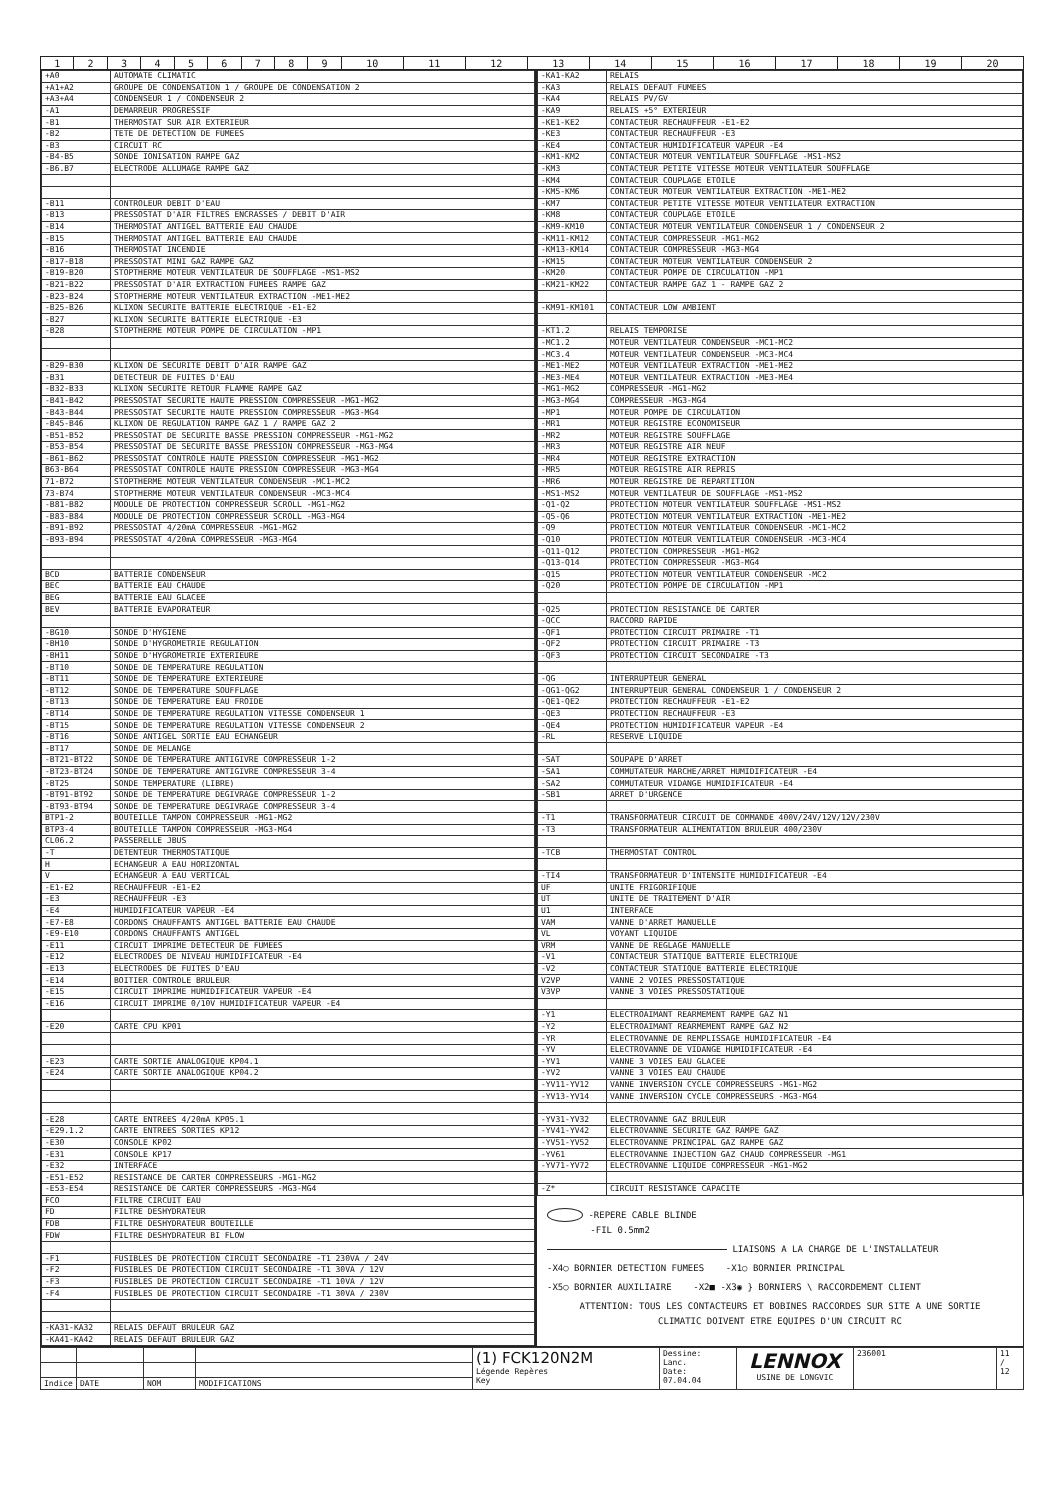| 1 | 2 | 3 | 4 | 5 | 6 | 7 | 8 | 9 | 10 | 11 | 12 | 13 | 14 | 15 | 16 | 17 | 18 | 19 | 20 |
| +A0 | AUTOMATE CLIMATIC |
| +A1+A2 | GROUPE DE CONDENSATION 1 / GROUPE DE CONDENSATION 2 |
| +A3+A4 | CONDENSEUR 1 / CONDENSEUR 2 |
| -A1 | DEMARREUR PROGRESSIF |
| -B1 | THERMOSTAT SUR AIR EXTERIEUR |
| -B2 | TETE DE DETECTION DE FUMEES |
| -B3 | CIRCUIT RC |
| -B4-B5 | SONDE IONISATION RAMPE GAZ |
| -B6.B7 | ELECTRODE ALLUMAGE RAMPE GAZ |
| -B11 | CONTROLEUR DEBIT D'EAU |
| -B13 | PRESSOSTAT D'AIR FILTRES ENCRASSES / DEBIT D'AIR |
| -B14 | THERMOSTAT ANTIGEL BATTERIE EAU CHAUDE |
| -B15 | THERMOSTAT ANTIGEL BATTERIE EAU CHAUDE |
| -B16 | THERMOSTAT INCENDIE |
| -B17-B18 | PRESSOSTAT MINI GAZ RAMPE GAZ |
| -B19-B20 | STOPTHERME MOTEUR VENTILATEUR DE SOUFFLAGE -MS1-MS2 |
| -B21-B22 | PRESSOSTAT D'AIR EXTRACTION FUMEES RAMPE GAZ |
| -B23-B24 | STOPTHERME MOTEUR VENTILATEUR EXTRACTION -ME1-ME2 |
| -B25-B26 | KLIXON SECURITE BATTERIE ELECTRIQUE -E1-E2 |
| -B27 | KLIXON SECURITE BATTERIE ELECTRIQUE -E3 |
| -B28 | STOPTHERME MOTEUR POMPE DE CIRCULATION -MP1 |
| -B29-B30 | KLIXON DE SECURITE DEBIT D'AIR RAMPE GAZ |
| -B31 | DETECTEUR DE FUITES D'EAU |
| -B32-B33 | KLIXON SECURITE RETOUR FLAMME RAMPE GAZ |
| -B41-B42 | PRESSOSTAT SECURITE HAUTE PRESSION COMPRESSEUR -MG1-MG2 |
| -B43-B44 | PRESSOSTAT SECURITE HAUTE PRESSION COMPRESSEUR -MG3-MG4 |
| -B45-B46 | KLIXON DE REGULATION RAMPE GAZ 1 / RAMPE GAZ 2 |
| -B51-B52 | PRESSOSTAT DE SECURITE BASSE PRESSION COMPRESSEUR -MG1-MG2 |
| -B53-B54 | PRESSOSTAT DE SECURITE BASSE PRESSION COMPRESSEUR -MG3-MG4 |
| -B61-B62 | PRESSOSTAT CONTROLE HAUTE PRESSION COMPRESSEUR -MG1-MG2 |
| B63-B64 | PRESSOSTAT CONTROLE HAUTE PRESSION COMPRESSEUR -MG3-MG4 |
| 71-B72 | STOPTHERME MOTEUR VENTILATEUR CONDENSEUR -MC1-MC2 |
| 73-B74 | STOPTHERME MOTEUR VENTILATEUR CONDENSEUR -MC3-MC4 |
| -B81-B82 | MODULE DE PROTECTION COMPRESSEUR SCROLL -MG1-MG2 |
| -B83-B84 | MODULE DE PROTECTION COMPRESSEUR SCROLL -MG3-MG4 |
| -B91-B92 | PRESSOSTAT 4/20mA COMPRESSEUR -MG1-MG2 |
| -B93-B94 | PRESSOSTAT 4/20mA COMPRESSEUR -MG3-MG4 |
| BCD | BATTERIE CONDENSEUR |
| BEC | BATTERIE EAU CHAUDE |
| BEG | BATTERIE EAU GLACEE |
| BEV | BATTERIE EVAPORATEUR |
| -BG10 | SONDE D'HYGIENE |
| -BH10 | SONDE D'HYGROMETRIE REGULATION |
| -BH11 | SONDE D'HYGROMETRIE EXTERIEURE |
| -BT10 | SONDE DE TEMPERATURE REGULATION |
| -BT11 | SONDE DE TEMPERATURE EXTERIEURE |
| -BT12 | SONDE DE TEMPERATURE SOUFFLAGE |
| -BT13 | SONDE DE TEMPERATURE EAU FROIDE |
| -BT14 | SONDE DE TEMPERATURE REGULATION VITESSE CONDENSEUR 1 |
| -BT15 | SONDE DE TEMPERATURE REGULATION VITESSE CONDENSEUR 2 |
| -BT16 | SONDE ANTIGEL SORTIE EAU ECHANGEUR |
| -BT17 | SONDE DE MELANGE |
| -BT21-BT22 | SONDE DE TEMPERATURE ANTIGIVRE COMPRESSEUR 1-2 |
| -BT23-BT24 | SONDE DE TEMPERATURE ANTIGIVRE COMPRESSEUR 3-4 |
| -BT25 | SONDE TEMPERATURE (LIBRE) |
| -BT91-BT92 | SONDE DE TEMPERATURE DEGIVRAGE COMPRESSEUR 1-2 |
| -BT93-BT94 | SONDE DE TEMPERATURE DEGIVRAGE COMPRESSEUR 3-4 |
| BTP1-2 | BOUTEILLE TAMPON COMPRESSEUR -MG1-MG2 |
| BTP3-4 | BOUTEILLE TAMPON COMPRESSEUR -MG3-MG4 |
| CL06.2 | PASSERELLE JBUS |
| -T | DETENTEUR THERMOSTATIQUE |
| H | ECHANGEUR A EAU HORIZONTAL |
| V | ECHANGEUR A EAU VERTICAL |
| -E1-E2 | RECHAUFFEUR -E1-E2 |
| -E3 | RECHAUFFEUR -E3 |
| -E4 | HUMIDIFICATEUR VAPEUR -E4 |
| -E7-E8 | CORDONS CHAUFFANTS ANTIGEL BATTERIE EAU CHAUDE |
| -E9-E10 | CORDONS CHAUFFANTS ANTIGEL |
| -E11 | CIRCUIT IMPRIME DETECTEUR DE FUMEES |
| -E12 | ELECTRODES DE NIVEAU HUMIDIFICATEUR -E4 |
| -E13 | ELECTRODES DE FUITES D'EAU |
| -E14 | BOITIER CONTROLE BRULEUR |
| -E15 | CIRCUIT IMPRIME HUMIDIFICATEUR VAPEUR -E4 |
| -E16 | CIRCUIT IMPRIME 0/10V HUMIDIFICATEUR VAPEUR -E4 |
| -E20 | CARTE CPU KP01 |
| -E23 | CARTE SORTIE ANALOGIQUE KP04.1 |
| -E24 | CARTE SORTIE ANALOGIQUE KP04.2 |
| -E28 | CARTE ENTREES 4/20mA KP05.1 |
| -E29.1.2 | CARTE ENTREES SORTIES KP12 |
| -E30 | CONSOLE KP02 |
| -E31 | CONSOLE KP17 |
| -E32 | INTERFACE |
| -E51-E52 | RESISTANCE DE CARTER COMPRESSEURS -MG1-MG2 |
| -E53-E54 | RESISTANCE DE CARTER COMPRESSEURS -MG3-MG4 |
| FCO | FILTRE CIRCUIT EAU |
| FD | FILTRE DESHYDRATEUR |
| FDB | FILTRE DESHYDRATEUR BOUTEILLE |
| FDW | FILTRE DESHYDRATEUR BI FLOW |
| -F1 | FUSIBLES DE PROTECTION CIRCUIT SECONDAIRE -T1 230VA / 24V |
| -F2 | FUSIBLES DE PROTECTION CIRCUIT SECONDAIRE -T1 30VA / 12V |
| -F3 | FUSIBLES DE PROTECTION CIRCUIT SECONDAIRE -T1 10VA / 12V |
| -F4 | FUSIBLES DE PROTECTION CIRCUIT SECONDAIRE -T1 30VA / 230V |
| -KA31-KA32 | RELAIS DEFAUT BRULEUR GAZ |
| -KA41-KA42 | RELAIS DEFAUT BRULEUR GAZ |
| -KA1-KA2 | RELAIS |
| -KA3 | RELAIS DEFAUT FUMEES |
| -KA4 | RELAIS PV/GV |
| -KA9 | RELAIS +5° EXTERIEUR |
| -KE1-KE2 | CONTACTEUR RECHAUFFEUR -E1-E2 |
| -KE3 | CONTACTEUR RECHAUFFEUR -E3 |
| -KE4 | CONTACTEUR HUMIDIFICATEUR VAPEUR -E4 |
| -KM1-KM2 | CONTACTEUR MOTEUR VENTILATEUR SOUFFLAGE -MS1-MS2 |
| -KM3 | CONTACTEUR PETITE VITESSE MOTEUR VENTILATEUR SOUFFLAGE |
| -KM4 | CONTACTEUR COUPLAGE ETOILE |
| -KM5-KM6 | CONTACTEUR MOTEUR VENTILATEUR EXTRACTION -ME1-ME2 |
| -KM7 | CONTACTEUR PETITE VITESSE MOTEUR VENTILATEUR EXTRACTION |
| -KM8 | CONTACTEUR COUPLAGE ETOILE |
| -KM9-KM10 | CONTACTEUR MOTEUR VENTILATEUR CONDENSEUR 1 / CONDENSEUR 2 |
| -KM11-KM12 | CONTACTEUR COMPRESSEUR -MG1-MG2 |
| -KM13-KM14 | CONTACTEUR COMPRESSEUR -MG3-MG4 |
| -KM15 | CONTACTEUR MOTEUR VENTILATEUR CONDENSEUR 2 |
| -KM20 | CONTACTEUR POMPE DE CIRCULATION -MP1 |
| -KM21-KM22 | CONTACTEUR RAMPE GAZ 1 - RAMPE GAZ 2 |
| -KM91-KM101 | CONTACTEUR LOW AMBIENT |
| -KT1.2 | RELAIS TEMPORISE |
| -MC1.2 | MOTEUR VENTILATEUR CONDENSEUR -MC1-MC2 |
| -MC3.4 | MOTEUR VENTILATEUR CONDENSEUR -MC3-MC4 |
| -ME1-ME2 | MOTEUR VENTILATEUR EXTRACTION -ME1-ME2 |
| -ME3-ME4 | MOTEUR VENTILATEUR EXTRACTION -ME3-ME4 |
| -MG1-MG2 | COMPRESSEUR -MG1-MG2 |
| -MG3-MG4 | COMPRESSEUR -MG3-MG4 |
| -MP1 | MOTEUR POMPE DE CIRCULATION |
| -MR1 | MOTEUR REGISTRE ECONOMISEUR |
| -MR2 | MOTEUR REGISTRE SOUFFLAGE |
| -MR3 | MOTEUR REGISTRE AIR NEUF |
| -MR4 | MOTEUR REGISTRE EXTRACTION |
| -MR5 | MOTEUR REGISTRE AIR REPRIS |
| -MR6 | MOTEUR REGISTRE DE REPARTITION |
| -MS1-MS2 | MOTEUR VENTILATEUR DE SOUFFLAGE -MS1-MS2 |
| -Q1-Q2 | PROTECTION MOTEUR VENTILATEUR SOUFFLAGE -MS1-MS2 |
| -Q5-Q6 | PROTECTION MOTEUR VENTILATEUR EXTRACTION -ME1-ME2 |
| -Q9 | PROTECTION MOTEUR VENTILATEUR CONDENSEUR -MC1-MC2 |
| -Q10 | PROTECTION MOTEUR VENTILATEUR CONDENSEUR -MC3-MC4 |
| -Q11-Q12 | PROTECTION COMPRESSEUR -MG1-MG2 |
| -Q13-Q14 | PROTECTION COMPRESSEUR -MG3-MG4 |
| -Q15 | PROTECTION MOTEUR VENTILATEUR CONDENSEUR -MC2 |
| -Q20 | PROTECTION POMPE DE CIRCULATION -MP1 |
| -Q25 | PROTECTION RESISTANCE DE CARTER |
| -QCC | RACCORD RAPIDE |
| -QF1 | PROTECTION CIRCUIT PRIMAIRE -T1 |
| -QF2 | PROTECTION CIRCUIT PRIMAIRE -T3 |
| -QF3 | PROTECTION CIRCUIT SECONDAIRE -T3 |
| -QG | INTERRUPTEUR GENERAL |
| -QG1-QG2 | INTERRUPTEUR GENERAL CONDENSEUR 1 / CONDENSEUR 2 |
| -QE1-QE2 | PROTECTION RECHAUFFEUR -E1-E2 |
| -QE3 | PROTECTION RECHAUFFEUR -E3 |
| -QE4 | PROTECTION HUMIDIFICATEUR VAPEUR -E4 |
| -RL | RESERVE LIQUIDE |
| -SAT | SOUPAPE D'ARRET |
| -SA1 | COMMUTATEUR MARCHE/ARRET HUMIDIFICATEUR -E4 |
| -SA2 | COMMUTATEUR VIDANGE HUMIDIFICATEUR -E4 |
| -SB1 | ARRET D'URGENCE |
| -T1 | TRANSFORMATEUR CIRCUIT DE COMMANDE 400V/24V/12V/12V/230V |
| -T3 | TRANSFORMATEUR ALIMENTATION BRULEUR 400/230V |
| -TCB | THERMOSTAT CONTROL |
| -TI4 | TRANSFORMATEUR D'INTENSITE HUMIDIFICATEUR -E4 |
| UF | UNITE FRIGORIFIQUE |
| UT | UNITE DE TRAITEMENT D'AIR |
| U1 | INTERFACE |
| VAM | VANNE D'ARRET MANUELLE |
| VL | VOYANT LIQUIDE |
| VRM | VANNE DE REGLAGE MANUELLE |
| -V1 | CONTACTEUR STATIQUE BATTERIE ELECTRIQUE |
| -V2 | CONTACTEUR STATIQUE BATTERIE ELECTRIQUE |
| V2VP | VANNE 2 VOIES PRESSOSTATIQUE |
| V3VP | VANNE 3 VOIES PRESSOSTATIQUE |
| -Y1 | ELECTROAIMANT REARMEMENT RAMPE GAZ N1 |
| -Y2 | ELECTROAIMANT REARMEMENT RAMPE GAZ N2 |
| -YR | ELECTROVANNE DE REMPLISSAGE HUMIDIFICATEUR -E4 |
| -YV | ELECTROVANNE DE VIDANGE HUMIDIFICATEUR -E4 |
| -YV1 | VANNE 3 VOIES EAU GLACEE |
| -YV2 | VANNE 3 VOIES EAU CHAUDE |
| -YV11-YV12 | VANNE INVERSION CYCLE COMPRESSEURS -MG1-MG2 |
| -YV13-YV14 | VANNE INVERSION CYCLE COMPRESSEURS -MG3-MG4 |
| -YV31-YV32 | ELECTROVANNE GAZ BRULEUR |
| -YV41-YV42 | ELECTROVANNE SECURITE GAZ RAMPE GAZ |
| -YV51-YV52 | ELECTROVANNE PRINCIPAL GAZ RAMPE GAZ |
| -YV61 | ELECTROVANNE INJECTION GAZ CHAUD COMPRESSEUR -MG1 |
| -YV71-YV72 | ELECTROVANNE LIQUIDE COMPRESSEUR -MG1-MG2 |
| -Z* | CIRCUIT RESISTANCE CAPACITE |
-REPERE CABLE BLINDE
-FIL 0.5mm2
LIAISONS A LA CHARGE DE L'INSTALLATEUR
-X4○ BORNIER DETECTION FUMEES -X1○ BORNIER PRINCIPAL
-X5○ BORNIER AUXILIAIRE -X2■ -X3◉ } BORNIERS \ RACCORDEMENT CLIENT
ATTENTION: TOUS LES CONTACTEURS ET BOBINES RACCORDES SUR SITE A UNE SORTIE
CLIMATIC DOIVENT ETRE EQUIPES D'UN CIRCUIT RC
| | | | | (1) FCK120N2M Légende Repères Key | Dessine: Lanc. Date: 07.04.04 | LENNOX USINE DE LONGVIC | 236001 | 11 / 12 |
| Indice | DATE | NOM | MODIFICATIONS | | | | | |